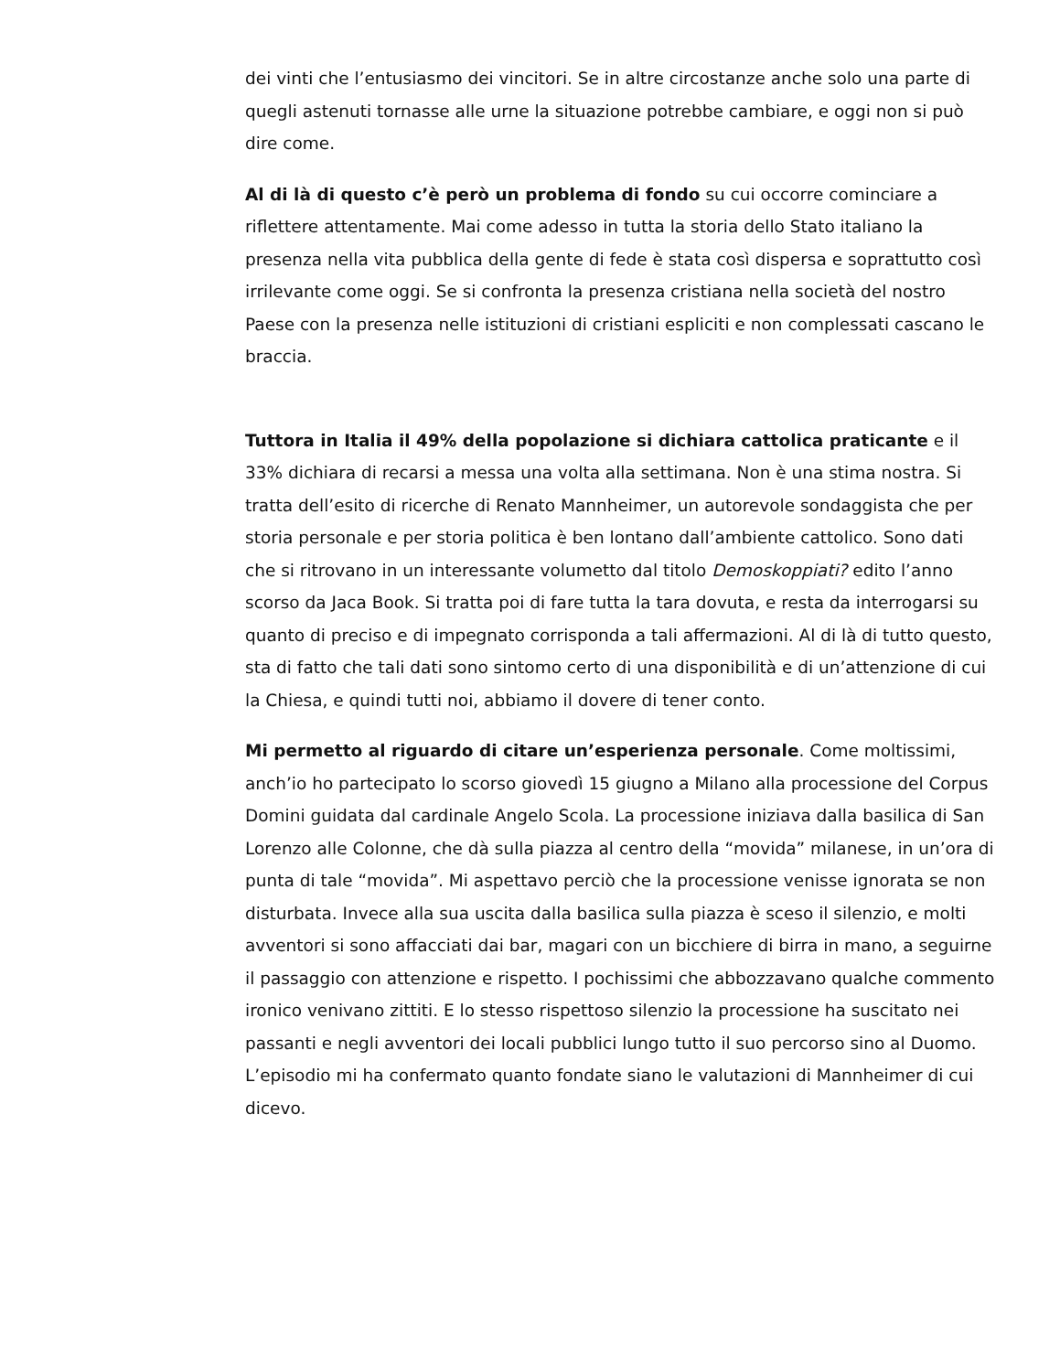dei vinti che l’entusiasmo dei vincitori. Se in altre circostanze anche solo una parte di quegli astenuti tornasse alle urne la situazione potrebbe cambiare, e oggi non si può dire come.
Al di là di questo c’è però un problema di fondo su cui occorre cominciare a riflettere attentamente. Mai come adesso in tutta la storia dello Stato italiano la presenza nella vita pubblica della gente di fede è stata così dispersa e soprattutto così irrilevante come oggi. Se si confronta la presenza cristiana nella società del nostro Paese con la presenza nelle istituzioni di cristiani espliciti e non complessati cascano le braccia.
Tuttora in Italia il 49% della popolazione si dichiara cattolica praticante e il 33% dichiara di recarsi a messa una volta alla settimana. Non è una stima nostra. Si tratta dell’esito di ricerche di Renato Mannheimer, un autorevole sondaggista che per storia personale e per storia politica è ben lontano dall’ambiente cattolico. Sono dati che si ritrovano in un interessante volumetto dal titolo Demoskoppiati? edito l’anno scorso da Jaca Book. Si tratta poi di fare tutta la tara dovuta, e resta da interrogarsi su quanto di preciso e di impegnato corrisponda a tali affermazioni. Al di là di tutto questo, sta di fatto che tali dati sono sintomo certo di una disponibilità e di un’attenzione di cui la Chiesa, e quindi tutti noi, abbiamo il dovere di tener conto.
Mi permetto al riguardo di citare un’esperienza personale. Come moltissimi, anch’io ho partecipato lo scorso giovedì 15 giugno a Milano alla processione del Corpus Domini guidata dal cardinale Angelo Scola. La processione iniziava dalla basilica di San Lorenzo alle Colonne, che dà sulla piazza al centro della “movida” milanese, in un’ora di punta di tale “movida”. Mi aspettavo perciò che la processione venisse ignorata se non disturbata. Invece alla sua uscita dalla basilica sulla piazza è sceso il silenzio, e molti avventori si sono affacciati dai bar, magari con un bicchiere di birra in mano, a seguirne il passaggio con attenzione e rispetto. I pochissimi che abbozzavano qualche commento ironico venivano zittiti. E lo stesso rispettoso silenzio la processione ha suscitato nei passanti e negli avventori dei locali pubblici lungo tutto il suo percorso sino al Duomo. L’episodio mi ha confermato quanto fondate siano le valutazioni di Mannheimer di cui dicevo.